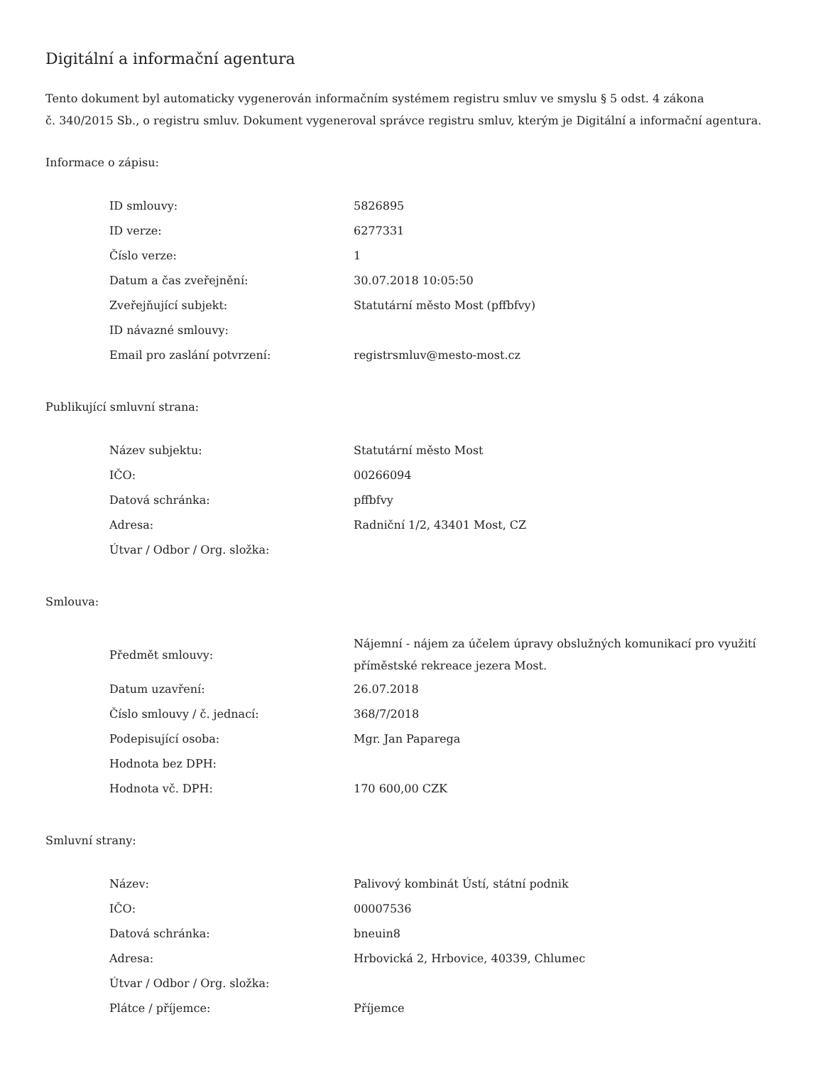Digitální a informační agentura
Tento dokument byl automaticky vygenerován informačním systémem registru smluv ve smyslu § 5 odst. 4 zákona
č. 340/2015 Sb., o registru smluv. Dokument vygeneroval správce registru smluv, kterým je Digitální a informační agentura.
Informace o zápisu:
| ID smlouvy: | 5826895 |
| ID verze: | 6277331 |
| Číslo verze: | 1 |
| Datum a čas zveřejnění: | 30.07.2018 10:05:50 |
| Zveřejňující subjekt: | Statutární město Most (pffbfvy) |
| ID návazné smlouvy: | |
| Email pro zaslání potvrzení: | registrsmluv@mesto-most.cz |
Publikující smluvní strana:
| Název subjektu: | Statutární město Most |
| IČO: | 00266094 |
| Datová schránka: | pffbfvy |
| Adresa: | Radniční 1/2, 43401 Most, CZ |
| Útvar / Odbor / Org. složka: | |
Smlouva:
| Předmět smlouvy: | Nájemní - nájem za účelem úpravy obslužných komunikací pro využití příměstské rekreace jezera Most. |
| Datum uzavření: | 26.07.2018 |
| Číslo smlouvy / č. jednací: | 368/7/2018 |
| Podepisující osoba: | Mgr. Jan Paparega |
| Hodnota bez DPH: | |
| Hodnota vč. DPH: | 170 600,00 CZK |
Smluvní strany:
| Název: | Palivový kombinát Ústí, státní podnik |
| IČO: | 00007536 |
| Datová schránka: | bneuin8 |
| Adresa: | Hrbovická 2, Hrbovice, 40339, Chlumec |
| Útvar / Odbor / Org. složka: | |
| Plátce / příjemce: | Příjemce |